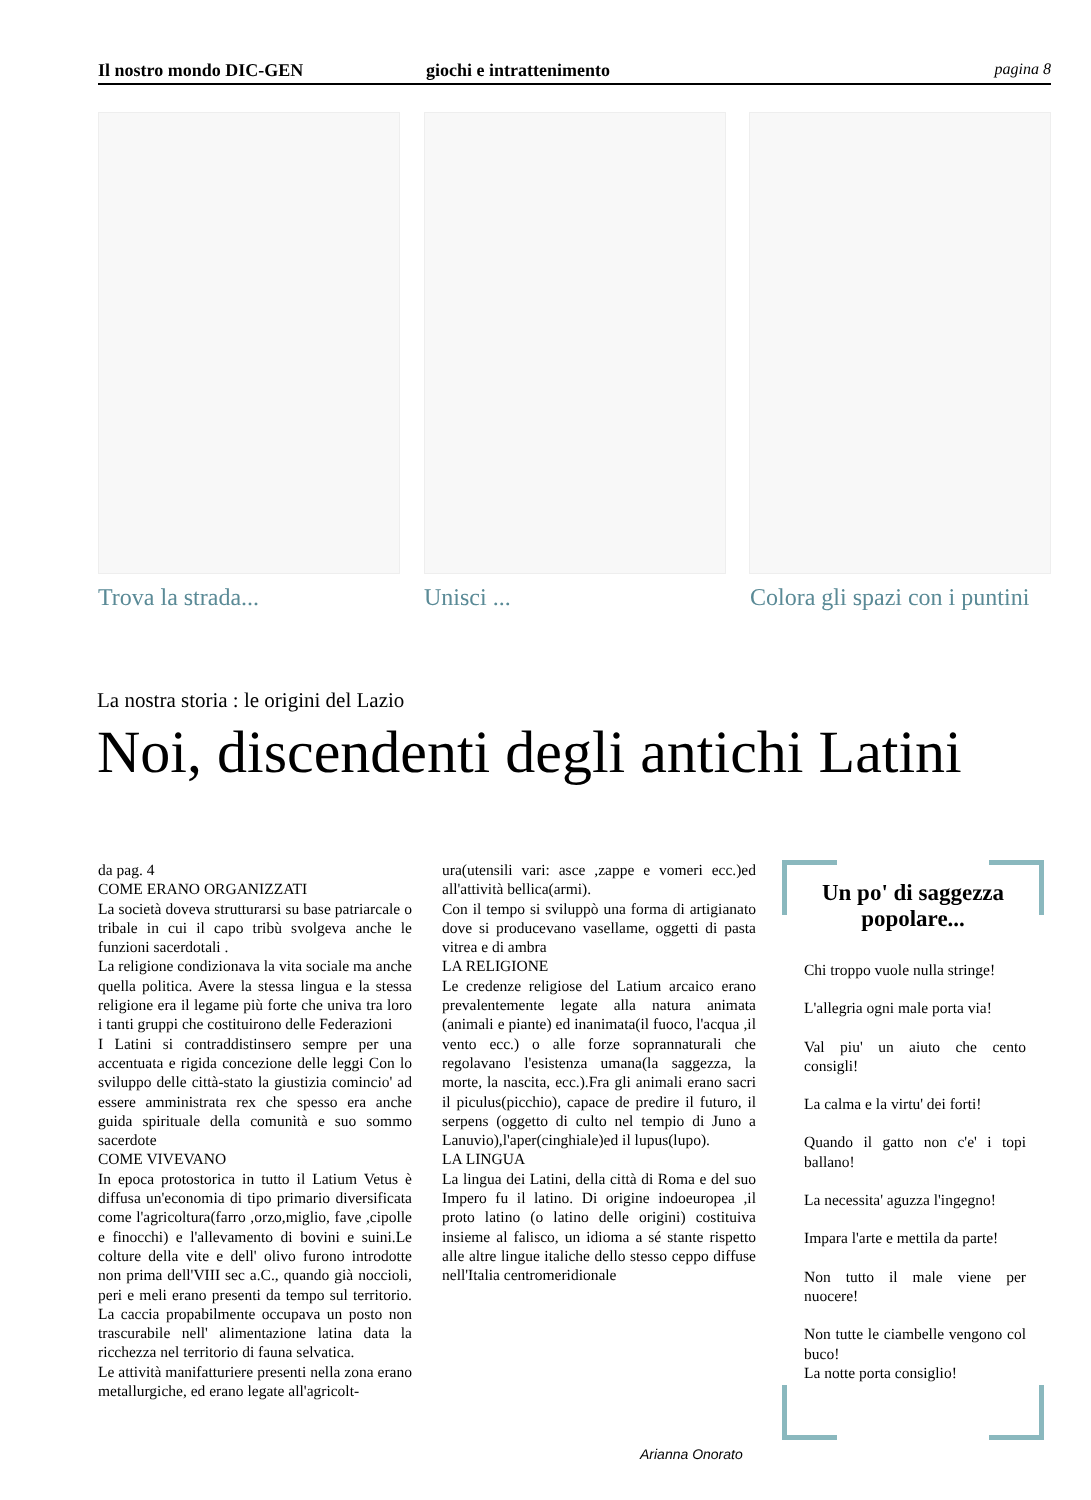Il nostro mondo DIC-GEN giochi e intrattenimento pagina 8
Trova la strada... Unisci ... Colora gli spazi con i puntini
La nostra storia : le origini del Lazio
Noi, discendenti degli antichi Latini
da pag. 4
COME ERANO ORGANIZZATI
La società doveva strutturarsi su base patriarcale o tribale in cui il capo tribù svolgeva anche le funzioni sacerdotali .
La religione condizionava la vita sociale ma anche quella politica. Avere la stessa lingua e la stessa religione era il legame più forte che univa tra loro i tanti gruppi che costituirono delle Federazioni
I Latini si contraddistinsero sempre per una accentuata e rigida concezione delle leggi Con lo sviluppo delle città-stato la giustizia comincio' ad essere amministrata rex che spesso era anche guida spirituale della comunità e suo sommo sacerdote
COME VIVEVANO
In epoca protostorica in tutto il Latium Vetus è diffusa un'economia di tipo primario diversificata come l'agricoltura(farro ,orzo,miglio, fave ,cipolle e finocchi) e l'allevamento di bovini e suini.Le colture della vite e dell' olivo furono introdotte non prima dell'VIII sec a.C., quando già noccioli, peri e meli erano presenti da tempo sul territorio. La caccia propabilmente occupava un posto non trascurabile nell' alimentazione latina data la ricchezza nel territorio di fauna selvatica.
Le attività manifatturiere presenti nella zona erano metallurgiche, ed erano legate all'agricolt-
ura(utensili vari: asce ,zappe e vomeri ecc.)ed all'attività bellica(armi).
Con il tempo si sviluppò una forma di artigianato dove si producevano vasellame, oggetti di pasta vitrea e di ambra
LA RELIGIONE
Le credenze religiose del Latium arcaico erano prevalentemente legate alla natura animata (animali e piante) ed inanimata(il fuoco, l'acqua ,il vento ecc.) o alle forze soprannaturali che regolavano l'esistenza umana(la saggezza, la morte, la nascita, ecc.).Fra gli animali erano sacri il piculus(picchio), capace de predire il futuro, il serpens (oggetto di culto nel tempio di Juno a Lanuvio),l'aper(cinghiale)ed il lupus(lupo).
LA LINGUA
La lingua dei Latini, della città di Roma e del suo Impero fu il latino. Di origine indoeuropea ,il proto latino (o latino delle origini) costituiva insieme al falisco, un idioma a sé stante rispetto alle altre lingue italiche dello stesso ceppo diffuse nell'Italia centromeridionale
Un po' di saggezza popolare...
Chi troppo vuole nulla stringe!
L'allegria ogni male porta via!
Val piu' un aiuto che cento consigli!
La calma e la virtu' dei forti!
Quando il gatto non c'e' i topi ballano!
La necessita' aguzza l'ingegno!
Impara l'arte e mettila da parte!
Non tutto il male viene per nuocere!
Non tutte le ciambelle vengono col buco!
La notte porta consiglio!
Arianna Onorato